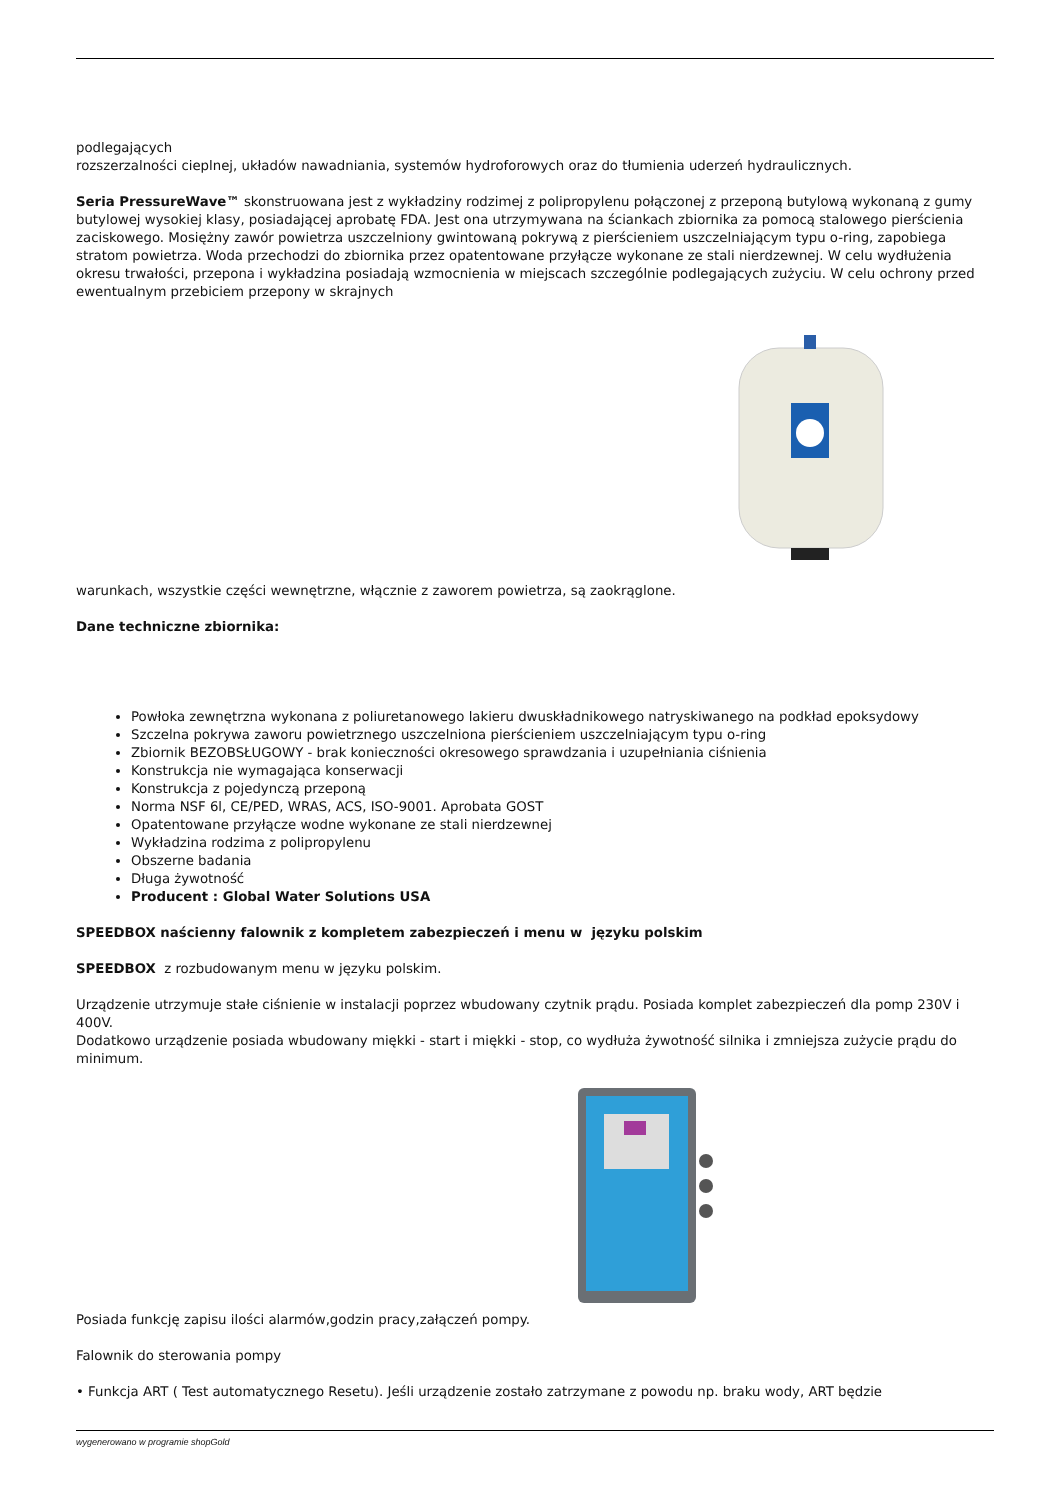podlegających
rozszerzalności cieplnej, układów nawadniania, systemów hydroforowych oraz do tłumienia uderzeń hydraulicznych.
Seria PressureWave™ skonstruowana jest z wykładziny rodzimej z polipropylenu połączonej z przeponą butylową wykonaną z gumy butylowej wysokiej klasy, posiadającej aprobatę FDA. Jest ona utrzymywana na ściankach zbiornika za pomocą stalowego pierścienia zaciskowego. Mosiężny zawór powietrza uszczelniony gwintowaną pokrywą z pierścieniem uszczelniającym typu o-ring, zapobiega stratom powietrza. Woda przechodzi do zbiornika przez opatentowane przyłącze wykonane ze stali nierdzewnej. W celu wydłużenia okresu trwałości, przepona i wykładzina posiadają wzmocnienia w miejscach szczególnie podlegających zużyciu. W celu ochrony przed ewentualnym przebiciem przepony w skrajnych
warunkach, wszystkie części wewnętrzne, włącznie z zaworem powietrza, są zaokrąglone.
Dane techniczne zbiornika:
Powłoka zewnętrzna wykonana z poliuretanowego lakieru dwuskładnikowego natryskiwanego na podkład epoksydowy
Szczelna pokrywa zaworu powietrznego uszczelniona pierścieniem uszczelniającym typu o-ring
Zbiornik BEZOBSŁUGOWY - brak konieczności okresowego sprawdzania i uzupełniania ciśnienia
Konstrukcja nie wymagająca konserwacji
Konstrukcja z pojedynczą przeponą
Norma NSF 6l, CE/PED, WRAS, ACS, ISO-9001. Aprobata GOST
Opatentowane przyłącze wodne wykonane ze stali nierdzewnej
Wykładzina rodzima z polipropylenu
Obszerne badania
Długa żywotność
Producent : Global Water Solutions USA
SPEEDBOX naścienny falownik z kompletem zabezpieczeń i menu w języku polskim
SPEEDBOX z rozbudowanym menu w języku polskim.
Urządzenie utrzymuje stałe ciśnienie w instalacji poprzez wbudowany czytnik prądu. Posiada komplet zabezpieczeń dla pomp 230V i 400V.
Dodatkowo urządzenie posiada wbudowany miękki - start i miękki - stop, co wydłuża żywotność silnika i zmniejsza zużycie prądu do minimum.
Posiada funkcję zapisu ilości alarmów,godzin pracy,załączeń pompy.
Falownik do sterowania pompy
• Funkcja ART ( Test automatycznego Resetu). Jeśli urządzenie zostało zatrzymane z powodu np. braku wody, ART będzie
wygenerowano w programie shopGold